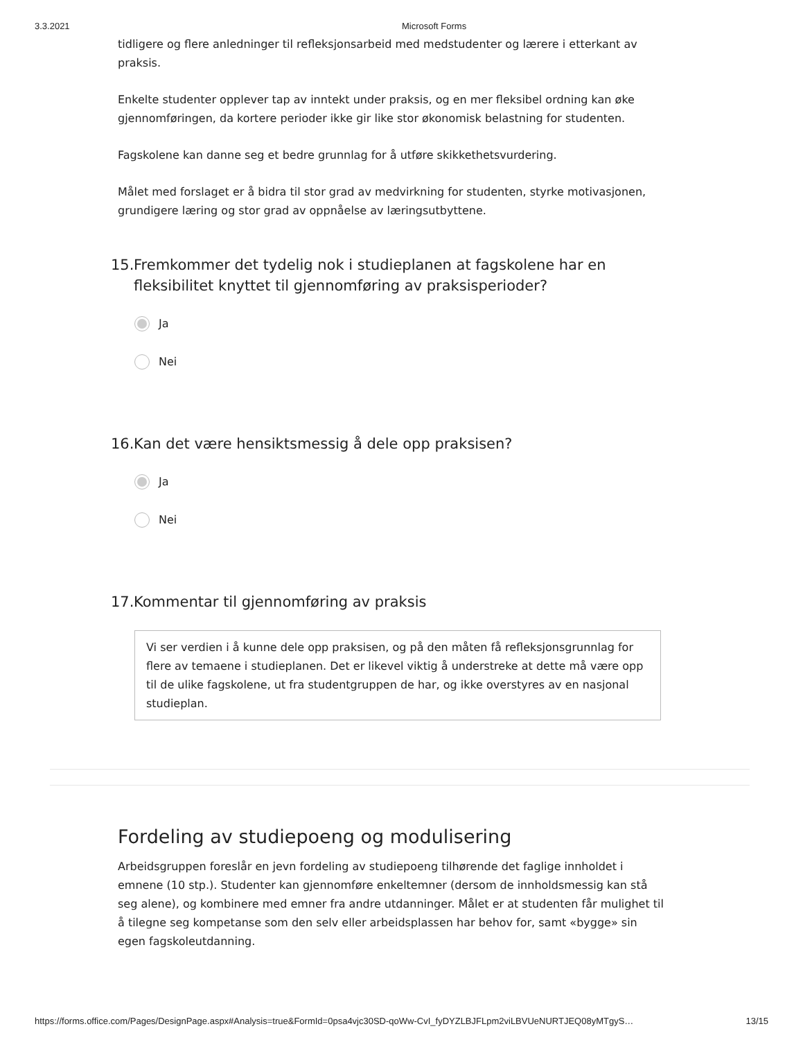3.3.2021 Microsoft Forms
tidligere og flere anledninger til refleksjonsarbeid med medstudenter og lærere i etterkant av praksis.
Enkelte studenter opplever tap av inntekt under praksis, og en mer fleksibel ordning kan øke gjennomføringen, da kortere perioder ikke gir like stor økonomisk belastning for studenten.
Fagskolene kan danne seg et bedre grunnlag for å utføre skikkethetsvurdering.
Målet med forslaget er å bidra til stor grad av medvirkning for studenten, styrke motivasjonen, grundigere læring og stor grad av oppnåelse av læringsutbyttene.
15. Fremkommer det tydelig nok i studieplanen at fagskolene har en fleksibilitet knyttet til gjennomføring av praksisperioder?
Ja
Nei
16. Kan det være hensiktsmessig å dele opp praksisen?
Ja
Nei
17. Kommentar til gjennomføring av praksis
Vi ser verdien i å kunne dele opp praksisen, og på den måten få refleksjonsgrunnlag for flere av temaene i studieplanen. Det er likevel viktig å understreke at dette må være opp til de ulike fagskolene, ut fra studentgruppen de har, og ikke overstyres av en nasjonal studieplan.
Fordeling av studiepoeng og modulisering
Arbeidsgruppen foreslår en jevn fordeling av studiepoeng tilhørende det faglige innholdet i emnene (10 stp.). Studenter kan gjennomføre enkeltemner (dersom de innholdsmessig kan stå seg alene), og kombinere med emner fra andre utdanninger. Målet er at studenten får mulighet til å tilegne seg kompetanse som den selv eller arbeidsplassen har behov for, samt «bygge» sin egen fagskoleutdanning.
https://forms.office.com/Pages/DesignPage.aspx#Analysis=true&FormId=0psa4vjc30SD-qoWw-CvI_fyDYZLBJFLpm2viLBVUeNURTJEQ08yMTgyS… 13/15